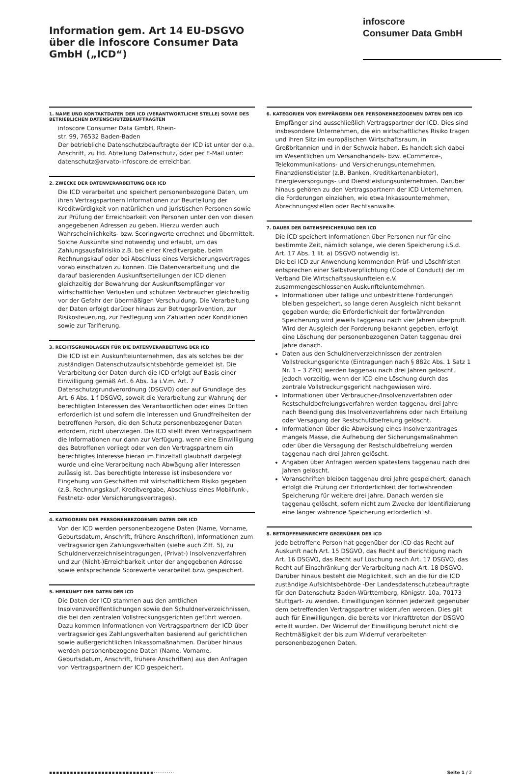Information gem. Art 14 EU-DSGVO
über die infoscore Consumer Data
GmbH („ICD“)
infoscore
Consumer Data GmbH
1. NAME UND KONTAKTDATEN DER ICD (VERANTWORTLICHE STELLE) SOWIE DES BETRIEBLICHEN DATENSCHUTZBEAUFTRAGTEN
infoscore Consumer Data GmbH, Rhein-
str. 99, 76532 Baden-Baden
Der betriebliche Datenschutzbeauftragte der ICD ist unter der o.a. Anschrift, zu Hd. Abteilung Datenschutz, oder per E-Mail unter: datenschutz@arvato-infoscore.de erreichbar.
2. ZWECKE DER DATENVERARBEITUNG DER ICD
Die ICD verarbeitet und speichert personenbezogene Daten, um ihren Vertragspartnern Informationen zur Beurteilung der Kreditwürdigkeit von natürlichen und juristischen Personen sowie zur Prüfung der Erreichbarkeit von Personen unter den von diesen angegebenen Adressen zu geben. Hierzu werden auch Wahrscheinlichkeits- bzw. Scoringwerte errechnet und übermittelt. Solche Auskünfte sind notwendig und erlaubt, um das Zahlungsausfallrisiko z.B. bei einer Kreditvergabe, beim Rechnungskauf oder bei Abschluss eines Versicherungsvertrages vorab einschätzen zu können. Die Datenverarbeitung und die darauf basierenden Auskunftserteilungen der ICD dienen gleichzeitig der Bewahrung der Auskunftsempfänger vor wirtschaftlichen Verlusten und schützen Verbraucher gleichzeitig vor der Gefahr der übermäßigen Verschuldung. Die Verarbeitung der Daten erfolgt darüber hinaus zur Betrugsprävention, zur Risikosteuerung, zur Festlegung von Zahlarten oder Konditionen sowie zur Tarifierung.
3. RECHTSGRUNDLAGEN FÜR DIE DATENVERARBEITUNG DER ICD
Die ICD ist ein Auskunfteiunternehmen, das als solches bei der zuständigen Datenschutzaufsichtsbehörde gemeldet ist. Die Verarbeitung der Daten durch die ICD erfolgt auf Basis einer Einwilligung gemäß Art. 6 Abs. 1a i.V.m. Art. 7 Datenschutzgrundverordnung (DSGVO) oder auf Grundlage des Art. 6 Abs. 1 f DSGVO, soweit die Verarbeitung zur Wahrung der berechtigten Interessen des Verantwortlichen oder eines Dritten erforderlich ist und sofern die Interessen und Grundfreiheiten der betroffenen Person, die den Schutz personenbezogener Daten erfordern, nicht überwiegen. Die ICD stellt ihren Vertragspartnern die Informationen nur dann zur Verfügung, wenn eine Einwilligung des Betroffenen vorliegt oder von den Vertragspartnern ein berechtigtes Interesse hieran im Einzelfall glaubhaft dargelegt wurde und eine Verarbeitung nach Abwägung aller Interessen zulässig ist. Das berechtigte Interesse ist insbesondere vor Eingehung von Geschäften mit wirtschaftlichem Risiko gegeben (z.B. Rechnungskauf, Kreditvergabe, Abschluss eines Mobilfunk-, Festnetz- oder Versicherungsvertrages).
4. KATEGORIEN DER PERSONENBEZOGENEN DATEN DER ICD
Von der ICD werden personenbezogene Daten (Name, Vorname, Geburtsdatum, Anschrift, frühere Anschriften), Informationen zum vertragswidrigen Zahlungsverhalten (siehe auch Ziff. 5), zu Schuldnerverzeichniseintragungen, (Privat-) Insolvenzverfahren und zur (Nicht-)Erreichbarkeit unter der angegebenen Adresse sowie entsprechende Scorewerte verarbeitet bzw. gespeichert.
5. HERKUNFT DER DATEN DER ICD
Die Daten der ICD stammen aus den amtlichen Insolvenzveröffentlichungen sowie den Schuldnerverzeichnissen, die bei den zentralen Vollstreckungsgerichten geführt werden. Dazu kommen Informationen von Vertragspartnern der ICD über vertragswidriges Zahlungsverhalten basierend auf gerichtlichen sowie außergerichtlichen Inkassomaßnahmen. Darüber hinaus werden personenbezogene Daten (Name, Vorname, Geburtsdatum, Anschrift, frühere Anschriften) aus den Anfragen von Vertragspartnern der ICD gespeichert.
6. KATEGORIEN VON EMPFÄNGERN DER PERSONENBEZOGENEN DATEN DER ICD
Empfänger sind ausschließlich Vertragspartner der ICD. Dies sind insbesondere Unternehmen, die ein wirtschaftliches Risiko tragen und ihren Sitz im europäischen Wirtschaftsraum, in Großbritannien und in der Schweiz haben. Es handelt sich dabei im Wesentlichen um Versandhandels- bzw. eCommerce-, Telekommunikations- und Versicherungsunternehmen, Finanzdienstleister (z.B. Banken, Kreditkartenanbieter), Energieversorgungs- und Dienstleistungsunternehmen. Darüber hinaus gehören zu den Vertragspartnern der ICD Unternehmen, die Forderungen einziehen, wie etwa Inkassounternehmen, Abrechnungsstellen oder Rechtsanwälte.
7. DAUER DER DATENSPEICHERUNG DER ICD
Die ICD speichert Informationen über Personen nur für eine bestimmte Zeit, nämlich solange, wie deren Speicherung i.S.d. Art. 17 Abs. 1 lit. a) DSGVO notwendig ist.
Die bei ICD zur Anwendung kommenden Prüf- und Löschfristen entsprechen einer Selbstverpflichtung (Code of Conduct) der im Verband Die Wirtschaftsauskunfteien e.V. zusammengeschlossenen Auskunfteiunternehmen.
Informationen über fällige und unbestrittene Forderungen bleiben gespeichert, so lange deren Ausgleich nicht bekannt gegeben wurde; die Erforderlichkeit der fortwährenden Speicherung wird jeweils taggenau nach vier Jahren überprüft. Wird der Ausgleich der Forderung bekannt gegeben, erfolgt eine Löschung der personenbezogenen Daten taggenau drei Jahre danach.
Daten aus den Schuldnerverzeichnissen der zentralen Vollstreckungsgerichte (Eintragungen nach § 882c Abs. 1 Satz 1 Nr. 1 – 3 ZPO) werden taggenau nach drei Jahren gelöscht, jedoch vorzeitig, wenn der ICD eine Löschung durch das zentrale Vollstreckungsgericht nachgewiesen wird.
Informationen über Verbraucher-/Insolvenzverfahren oder Restschuldbefreiungsverfahren werden taggenau drei Jahre nach Beendigung des Insolvenzverfahrens oder nach Erteilung oder Versagung der Restschuldbefreiung gelöscht.
Informationen über die Abweisung eines Insolvenzantrages mangels Masse, die Aufhebung der Sicherungsmaßnahmen oder über die Versagung der Restschuldbefreiung werden taggenau nach drei Jahren gelöscht.
Angaben über Anfragen werden spätestens taggenau nach drei Jahren gelöscht.
Voranschriften bleiben taggenau drei Jahre gespeichert; danach erfolgt die Prüfung der Erforderlichkeit der fortwährenden Speicherung für weitere drei Jahre. Danach werden sie taggenau gelöscht, sofern nicht zum Zwecke der Identifizierung eine länger währende Speicherung erforderlich ist.
8. BETROFFENENRECHTE GEGENÜBER DER ICD
Jede betroffene Person hat gegenüber der ICD das Recht auf Auskunft nach Art. 15 DSGVO, das Recht auf Berichtigung nach Art. 16 DSGVO, das Recht auf Löschung nach Art. 17 DSGVO, das Recht auf Einschränkung der Verarbeitung nach Art. 18 DSGVO. Darüber hinaus besteht die Möglichkeit, sich an die für die ICD zuständige Aufsichtsbehörde -Der Landesdatenschutzbeauftragte für den Datenschutz Baden-Württemberg, Königstr. 10a, 70173 Stuttgart- zu wenden. Einwilligungen können jederzeit gegenüber dem betreffenden Vertragspartner widerrufen werden. Dies gilt auch für Einwilligungen, die bereits vor Inkrafttreten der DSGVO erteilt wurden. Der Widerruf der Einwilligung berührt nicht die Rechtmäßigkeit der bis zum Widerruf verarbeiteten personenbezogenen Daten.
▪▪▪▪▪▪▪▪▪▪▪▪▪▪▪▪▪▪▪▪▪▪▪▪▪▪▪▪▪▪··········· Seite 1 / 2